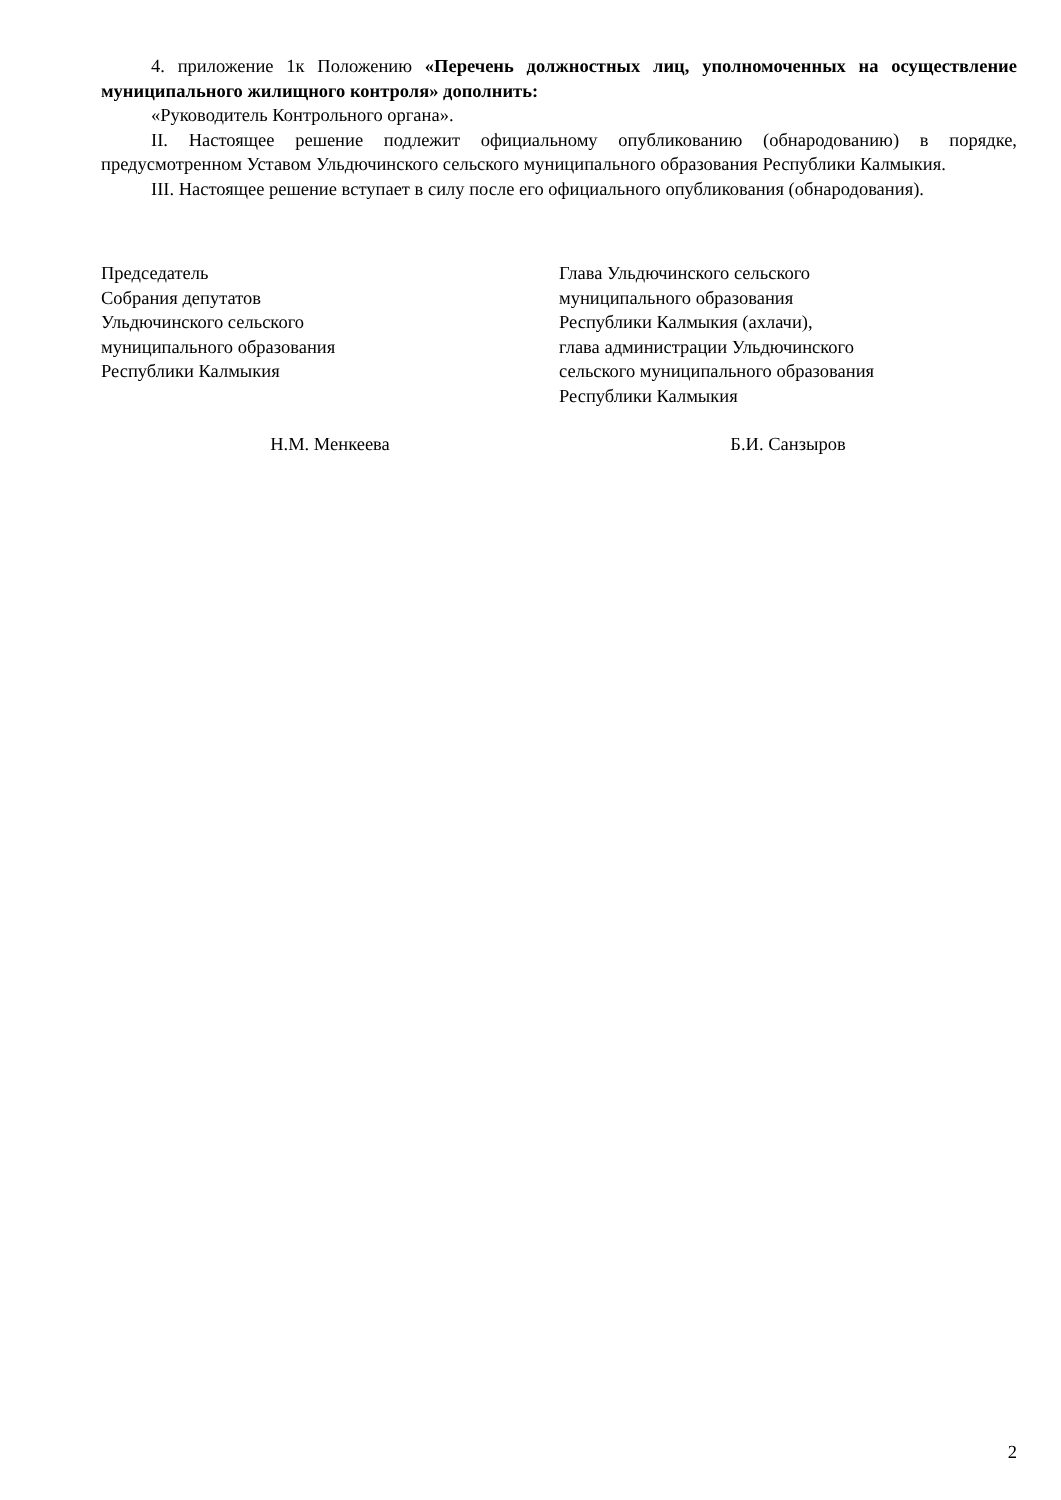4. приложение 1к Положению «Перечень должностных лиц, уполномоченных на осуществление муниципального жилищного контроля» дополнить:
«Руководитель Контрольного органа».
II. Настоящее решение подлежит официальному опубликованию (обнародованию) в порядке, предусмотренном Уставом Ульдючинского сельского муниципального образования Республики Калмыкия.
III. Настоящее решение вступает в силу после его официального опубликования (обнародования).
Председатель
Собрания депутатов
Ульдючинского сельского
муниципального образования
Республики Калмыкия
Глава Ульдючинского сельского
муниципального образования
Республики Калмыкия (ахлачи),
глава администрации Ульдючинского
сельского муниципального образования
Республики Калмыкия
Н.М. Менкеева Б.И. Санзыров
2